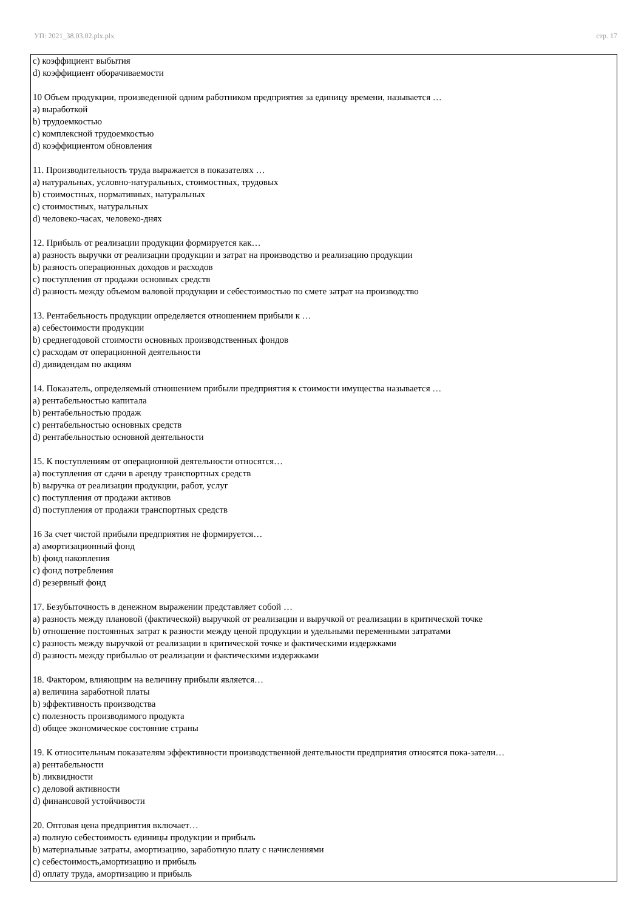УП: 2021_38.03.02.plx.plx стр. 17
c) коэффициент выбытия
d) коэффициент оборачиваемости
10 Объем продукции, произведенной одним работником предприятия за единицу времени, называется …
a) выработкой
b) трудоемкостью
c) комплексной трудоемкостью
d) коэффициентом обновления
11. Производительность труда выражается в показателях …
a) натуральных, условно-натуральных, стоимостных, трудовых
b) стоимостных, нормативных, натуральных
c) стоимостных, натуральных
d) человеко-часах, человеко-днях
12. Прибыль от реализации продукции формируется как…
a) разность выручки от реализации продукции и затрат на производство и реализацию продукции
b) разность операционных доходов и расходов
c) поступления от продажи основных средств
d) разность между объемом валовой продукции и себестоимостью по смете затрат на производство
13. Рентабельность продукции определяется отношением прибыли к …
a) себестоимости продукции
b) среднегодовой стоимости основных производственных фондов
c) расходам от операционной деятельности
d) дивидендам по акциям
14. Показатель, определяемый отношением прибыли предприятия к стоимости имущества называется …
a) рентабельностью капитала
b) рентабельностью продаж
c) рентабельностью основных средств
d) рентабельностью основной деятельности
15. К поступлениям от операционной деятельности относятся…
a) поступления от сдачи в аренду транспортных средств
b) выручка от реализации продукции, работ, услуг
c) поступления от продажи активов
d) поступления от продажи транспортных средств
16 За счет чистой прибыли предприятия не формируется…
a) амортизационный фонд
b) фонд накопления
c) фонд потребления
d) резервный фонд
17. Безубыточность в денежном выражении представляет собой …
a) разность между плановой (фактической) выручкой от реализации и выручкой от реализации в критической точке
b) отношение постоянных затрат к разности между ценой продукции и удельными переменными затратами
c) разность между выручкой от реализации в критической точке и фактическими издержками
d) разность между прибылью от реализации и фактическими издержками
18. Фактором, влияющим на величину прибыли является…
a) величина заработной платы
b) эффективность производства
c) полезность производимого продукта
d) общее экономическое состояние страны
19. К относительным показателям эффективности производственной деятельности предприятия относятся пока-затели…
a) рентабельности
b) ликвидности
c) деловой активности
d) финансовой устойчивости
20. Оптовая цена предприятия включает…
a) полную себестоимость единицы продукции и прибыль
b) материальные затраты, амортизацию, заработную плату с начислениями
c) себестоимость,амортизацию и прибыль
d) оплату труда, амортизацию и прибыль